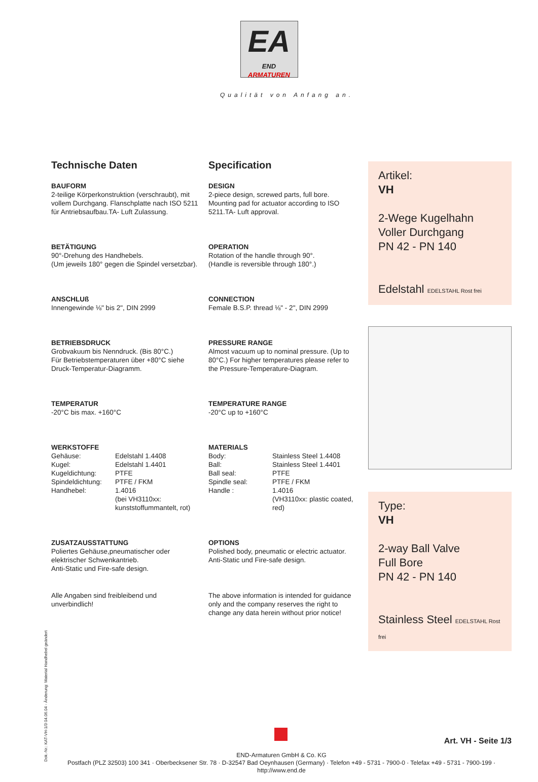EA
END ARMATUREN
Qualität von Anfang an.
Technische Daten Specification
BAUFORM
2-teilige Körperkonstruktion (verschraubt), mit vollem Durchgang. Flanschplatte nach ISO 5211 für Antriebsaufbau.TA- Luft Zulassung.
DESIGN
2-piece design, screwed parts, full bore. Mounting pad for actuator according to ISO 5211.TA- Luft approval.
BETÄTIGUNG
90°-Drehung des Handhebels.
(Um jeweils 180° gegen die Spindel versetzbar).
OPERATION
Rotation of the handle through 90°.
(Handle is reversible through 180°.)
ANSCHLUß
Innengewinde ⅛" bis 2", DIN 2999
CONNECTION
Female B.S.P. thread ⅛" - 2", DIN 2999
BETRIEBSDRUCK
Grobvakuum bis Nenndruck. (Bis 80°C.)
Für Betriebstemperaturen über +80°C siehe Druck-Temperatur-Diagramm.
PRESSURE RANGE
Almost vacuum up to nominal pressure. (Up to 80°C.) For higher temperatures please refer to the Pressure-Temperature-Diagram.
TEMPERATUR
-20°C bis max. +160°C
TEMPERATURE RANGE
-20°C up to +160°C
WERKSTOFFE
| Gehäuse: | Edelstahl 1.4408 |
| Kugel: | Edelstahl 1.4401 |
| Kugeldichtung: | PTFE |
| Spindeldichtung: | PTFE / FKM |
| Handhebel: | 1.4016 (bei VH3110xx: kunststoffummantelt, rot) |
MATERIALS
| Body: | Stainless Steel 1.4408 |
| Ball: | Stainless Steel 1.4401 |
| Ball seal: | PTFE |
| Spindle seal: | PTFE / FKM |
| Handle : | 1.4016 (VH3110xx: plastic coated, red) |
ZUSATZAUSSTATTUNG
Poliertes Gehäuse,pneumatischer oder elektrischer Schwenkantrieb.
Anti-Static und Fire-safe design.
OPTIONS
Polished body, pneumatic or electric actuator.
Anti-Static und Fire-safe design.
Alle Angaben sind freibleibend und unverbindlich!
The above information is intended for guidance only and the company reserves the right to change any data herein without prior notice!
Artikel:
VH
2-Wege Kugelhahn
Voller Durchgang
PN 42 - PN 140
Edelstahl EDELSTAHL Rost frei
Type:
VH
2-way Ball Valve
Full Bore
PN 42 - PN 140
Stainless Steel EDELSTAHL Rost frei
Art. VH - Seite 1/3
END-Armaturen GmbH & Co. KG
Postfach (PLZ 32503) 100 341 · Oberbecksener Str. 78 · D-32547 Bad Oeynhausen (Germany) · Telefon +49 - 5731 - 7900-0 · Telefax +49 - 5731 - 7900-199 · http://www.end.de
Dok.-Nr.: KAT-VH-1/3 04.06.04 - Änderung: Material Handhebel geändert